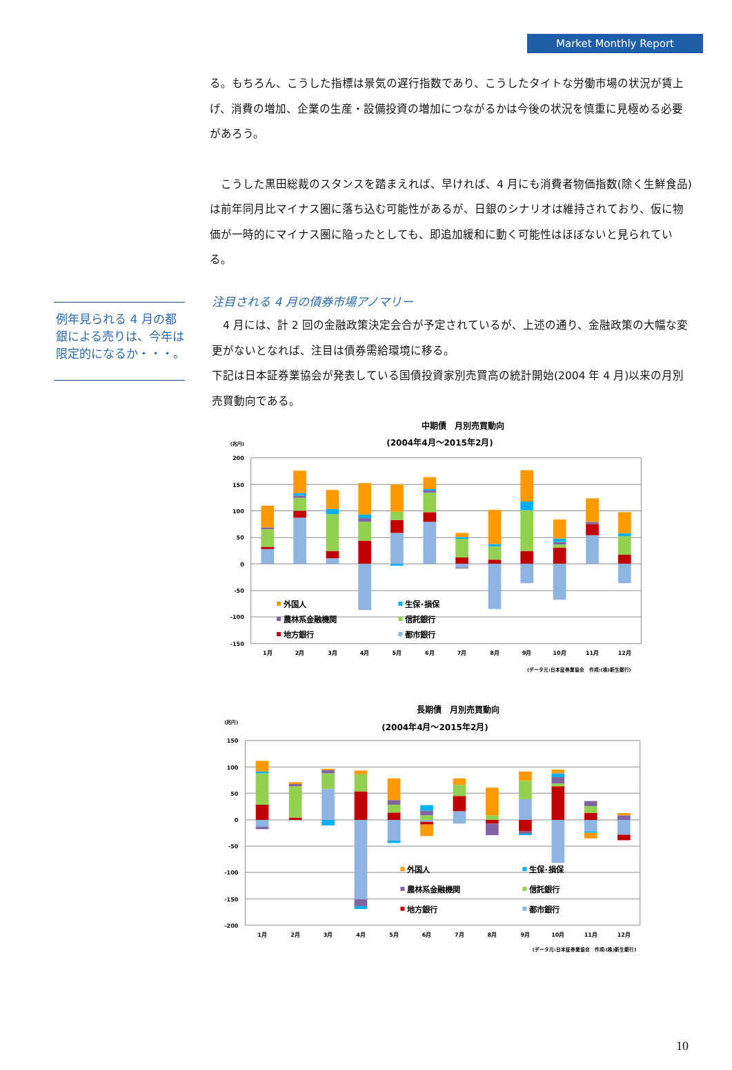Market Monthly Report
る。もちろん、こうした指標は景気の遅行指数であり、こうしたタイトな労働市場の状況が賃上げ、消費の増加、企業の生産・設備投資の増加につながるかは今後の状況を慎重に見極める必要があろう。
　こうした黒田総裁のスタンスを踏まえれば、早ければ、4 月にも消費者物価指数(除く生鮮食品)は前年同月比マイナス圏に落ち込む可能性があるが、日銀のシナリオは維持されており、仮に物価が一時的にマイナス圏に陥ったとしても、即追加緩和に動く可能性はほぼないと見られている。
例年見られる 4 月の都銀による売りは、今年は限定的になるか・・・。
注目される 4 月の債券市場アノマリー
　4 月には、計 2 回の金融政策決定会合が予定されているが、上述の通り、金融政策の大幅な変更がないとなれば、注目は債券需給環境に移る。
下記は日本証券業協会が発表している国債投資家別売買高の統計開始(2004 年 4 月)以来の月別売買動向である。
中期債　月別売買動向
(2004年4月～2015年2月)
(兆円)
200
150
100
50
0
-50
-100
-150
外国人
生保･損保
農林系金融機関
信託銀行
地方銀行
都市銀行
1月
2月
3月
4月
5月
6月
7月
8月
9月
10月
11月
12月
(データ元:日本証券業協会　作成:(株)新生銀行)
長期債　月別売買動向
(2004年4月～2015年2月)
(兆円)
150
100
50
0
-50
-100
-150
-200
外国人
生保･損保
農林系金融機関
信託銀行
地方銀行
都市銀行
1月
2月
3月
4月
5月
6月
7月
8月
9月
10月
11月
12月
(データ元:日本証券業協会　作成:(株)新生銀行)
10